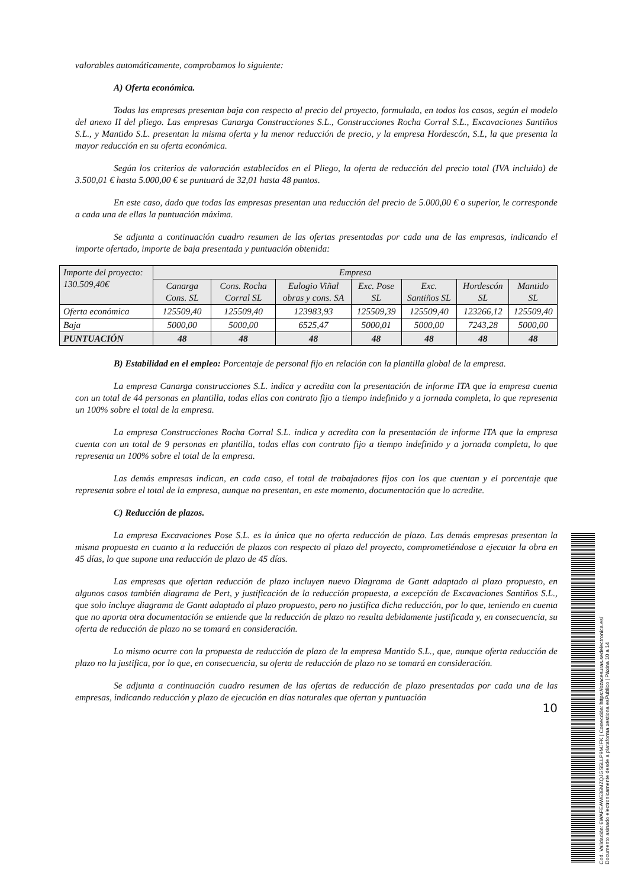valorables automáticamente, comprobamos lo siguiente:
A) Oferta económica.
Todas las empresas presentan baja con respecto al precio del proyecto, formulada, en todos los casos, según el modelo del anexo II del pliego. Las empresas Canarga Construcciones S.L., Construcciones Rocha Corral S.L., Excavaciones Santiños S.L., y Mantido S.L. presentan la misma oferta y la menor reducción de precio, y la empresa Hordescón, S.L, la que presenta la mayor reducción en su oferta económica.
Según los criterios de valoración establecidos en el Pliego, la oferta de reducción del precio total (IVA incluido) de 3.500,01 € hasta 5.000,00 € se puntuará de 32,01 hasta 48 puntos.
En este caso, dado que todas las empresas presentan una reducción del precio de 5.000,00 € o superior, le corresponde a cada una de ellas la puntuación máxima.
Se adjunta a continuación cuadro resumen de las ofertas presentadas por cada una de las empresas, indicando el importe ofertado, importe de baja presentada y puntuación obtenida:
| Importe del proyecto: 130.509,40€ | Empresa | | | | | | |
| --- | --- | --- | --- | --- | --- | --- | --- |
| | Canarga Cons. SL | Cons. Rocha Corral SL | Eulogio Viñal obras y cons. SA | Exc. Pose SL | Exc. Santiños SL | Hordescón SL | Mantido SL |
| Oferta económica | 125509,40 | 125509,40 | 123983,93 | 125509,39 | 125509,40 | 123266,12 | 125509,40 |
| Baja | 5000,00 | 5000,00 | 6525,47 | 5000,01 | 5000,00 | 7243,28 | 5000,00 |
| PUNTUACIÓN | 48 | 48 | 48 | 48 | 48 | 48 | 48 |
B) Estabilidad en el empleo: Porcentaje de personal fijo en relación con la plantilla global de la empresa.
La empresa Canarga construcciones S.L. indica y acredita con la presentación de informe ITA que la empresa cuenta con un total de 44 personas en plantilla, todas ellas con contrato fijo a tiempo indefinido y a jornada completa, lo que representa un 100% sobre el total de la empresa.
La empresa Construcciones Rocha Corral S.L. indica y acredita con la presentación de informe ITA que la empresa cuenta con un total de 9 personas en plantilla, todas ellas con contrato fijo a tiempo indefinido y a jornada completa, lo que representa un 100% sobre el total de la empresa.
Las demás empresas indican, en cada caso, el total de trabajadores fijos con los que cuentan y el porcentaje que representa sobre el total de la empresa, aunque no presentan, en este momento, documentación que lo acredite.
C) Reducción de plazos.
La empresa Excavaciones Pose S.L. es la única que no oferta reducción de plazo. Las demás empresas presentan la misma propuesta en cuanto a la reducción de plazos con respecto al plazo del proyecto, comprometiéndose a ejecutar la obra en 45 días, lo que supone una reducción de plazo de 45 días.
Las empresas que ofertan reducción de plazo incluyen nuevo Diagrama de Gantt adaptado al plazo propuesto, en algunos casos también diagrama de Pert, y justificación de la reducción propuesta, a excepción de Excavaciones Santiños S.L., que solo incluye diagrama de Gantt adaptado al plazo propuesto, pero no justifica dicha reducción, por lo que, teniendo en cuenta que no aporta otra documentación se entiende que la reducción de plazo no resulta debidamente justificada y, en consecuencia, su oferta de reducción de plazo no se tomará en consideración.
Lo mismo ocurre con la propuesta de reducción de plazo de la empresa Mantido S.L., que, aunque oferta reducción de plazo no la justifica, por lo que, en consecuencia, su oferta de reducción de plazo no se tomará en consideración.
Se adjunta a continuación cuadro resumen de las ofertas de reducción de plazo presentadas por cada una de las empresas, indicando reducción y plazo de ejecución en días naturales que ofertan y puntuación
10
Cod. Validación: 6WAFEAW636MZQJGS5LLP9MJFK | Corrección: https://ozacesuras.sedelectronica.es/
Documento asinado electronicamente desde a plataforma xestiona esPublico | Páxina 10 a 14